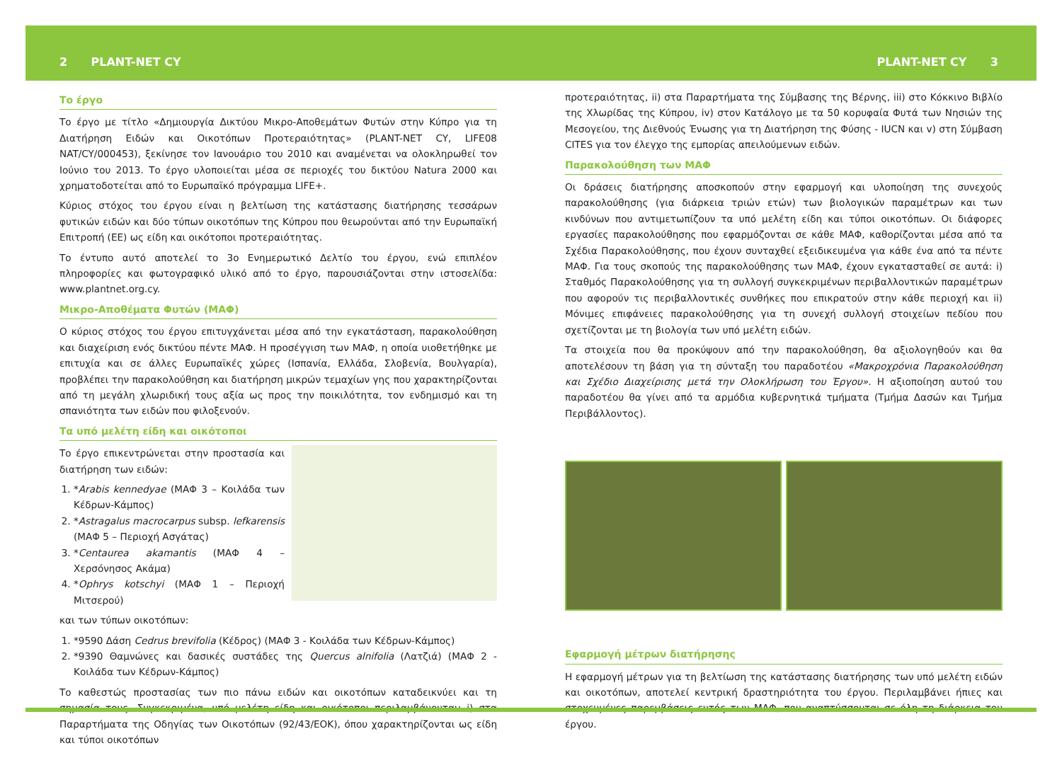2 PLANT-NET CY PLANT-NET CY 3
Το έργο
Το έργο με τίτλο «Δημιουργία Δικτύου Μικρο-Αποθεμάτων Φυτών στην Κύπρο για τη Διατήρηση Ειδών και Οικοτόπων Προτεραιότητας» (PLANT-NET CY, LIFE08 NAT/CY/000453), ξεκίνησε τον Ιανουάριο του 2010 και αναμένεται να ολοκληρωθεί τον Ιούνιο του 2013. Το έργο υλοποιείται μέσα σε περιοχές του δικτύου Natura 2000 και χρηματοδοτείται από το Ευρωπαϊκό πρόγραμμα LIFE+.
Κύριος στόχος του έργου είναι η βελτίωση της κατάστασης διατήρησης τεσσάρων φυτικών ειδών και δύο τύπων οικοτόπων της Κύπρου που θεωρούνται από την Ευρωπαϊκή Επιτροπή (ΕΕ) ως είδη και οικότοποι προτεραιότητας.
Το έντυπο αυτό αποτελεί το 3ο Ενημερωτικό Δελτίο του έργου, ενώ επιπλέον πληροφορίες και φωτογραφικό υλικό από το έργο, παρουσιάζονται στην ιστοσελίδα: www.plantnet.org.cy.
Μικρο-Αποθέματα Φυτών (ΜΑΦ)
Ο κύριος στόχος του έργου επιτυγχάνεται μέσα από την εγκατάσταση, παρακολούθηση και διαχείριση ενός δικτύου πέντε ΜΑΦ. Η προσέγγιση των ΜΑΦ, η οποία υιοθετήθηκε με επιτυχία και σε άλλες Ευρωπαϊκές χώρες (Ισπανία, Ελλάδα, Σλοβενία, Βουλγαρία), προβλέπει την παρακολούθηση και διατήρηση μικρών τεμαχίων γης που χαρακτηρίζονται από τη μεγάλη χλωριδική τους αξία ως προς την ποικιλότητα, τον ενδημισμό και τη σπανιότητα των ειδών που φιλοξενούν.
Τα υπό μελέτη είδη και οικότοποι
Το έργο επικεντρώνεται στην προστασία και διατήρηση των ειδών:
1. *Arabis kennedyae (ΜΑΦ 3 – Κοιλάδα των Κέδρων-Κάμπος)
2. *Astragalus macrocarpus subsp. lefkarensis (ΜΑΦ 5 – Περιοχή Ασγάτας)
3. *Centaurea akamantis (ΜΑΦ 4 – Χερσόνησος Ακάμα)
4. *Ophrys kotschyi (ΜΑΦ 1 – Περιοχή Μιτσερού)
και των τύπων οικοτόπων:
1. *9590 Δάση Cedrus brevifolia (Κέδρος) (ΜΑΦ 3 - Κοιλάδα των Κέδρων-Κάμπος)
2. *9390 Θαμνώνες και δασικές συστάδες της Quercus alnifolia (Λατζιά) (ΜΑΦ 2 - Κοιλάδα των Κέδρων-Κάμπος)
Το καθεστώς προστασίας των πιο πάνω ειδών και οικοτόπων καταδεικνύει και τη σημασία τους. Συγκεκριμένα, υπό μελέτη είδη και οικότοποι περιλαμβάνονται: i) στα Παραρτήματα της Οδηγίας των Οικοτόπων (92/43/ΕΟΚ), όπου χαρακτηρίζονται ως είδη και τύποι οικοτόπων
προτεραιότητας, ii) στα Παραρτήματα της Σύμβασης της Βέρνης, iii) στο Κόκκινο Βιβλίο της Χλωρίδας της Κύπρου, iv) στον Κατάλογο με τα 50 κορυφαία Φυτά των Νησιών της Μεσογείου, της Διεθνούς Ένωσης για τη Διατήρηση της Φύσης - IUCN και v) στη Σύμβαση CITES για τον έλεγχο της εμπορίας απειλούμενων ειδών.
Παρακολούθηση των ΜΑΦ
Οι δράσεις διατήρησης αποσκοπούν στην εφαρμογή και υλοποίηση της συνεχούς παρακολούθησης (για διάρκεια τριών ετών) των βιολογικών παραμέτρων και των κινδύνων που αντιμετωπίζουν τα υπό μελέτη είδη και τύποι οικοτόπων. Οι διάφορες εργασίες παρακολούθησης που εφαρμόζονται σε κάθε ΜΑΦ, καθορίζονται μέσα από τα Σχέδια Παρακολούθησης, που έχουν συνταχθεί εξειδικευμένα για κάθε ένα από τα πέντε ΜΑΦ. Για τους σκοπούς της παρακολούθησης των ΜΑΦ, έχουν εγκατασταθεί σε αυτά: i) Σταθμός Παρακολούθησης για τη συλλογή συγκεκριμένων περιβαλλοντικών παραμέτρων που αφορούν τις περιβαλλοντικές συνθήκες που επικρατούν στην κάθε περιοχή και ii) Μόνιμες επιφάνειες παρακολούθησης για τη συνεχή συλλογή στοιχείων πεδίου που σχετίζονται με τη βιολογία των υπό μελέτη ειδών.
Τα στοιχεία που θα προκύψουν από την παρακολούθηση, θα αξιολογηθούν και θα αποτελέσουν τη βάση για τη σύνταξη του παραδοτέου «Μακροχρόνια Παρακολούθηση και Σχέδιο Διαχείρισης μετά την Ολοκλήρωση του Έργου». Η αξιοποίηση αυτού του παραδοτέου θα γίνει από τα αρμόδια κυβερνητικά τμήματα (Τμήμα Δασών και Τμήμα Περιβάλλοντος).
Εφαρμογή μέτρων διατήρησης
Η εφαρμογή μέτρων για τη βελτίωση της κατάστασης διατήρησης των υπό μελέτη ειδών και οικοτόπων, αποτελεί κεντρική δραστηριότητα του έργου. Περιλαμβάνει ήπιες και στοχευμένες παρεμβάσεις εντός των ΜΑΦ, που αναπτύσσονται σε όλη τη διάρκεια του έργου.